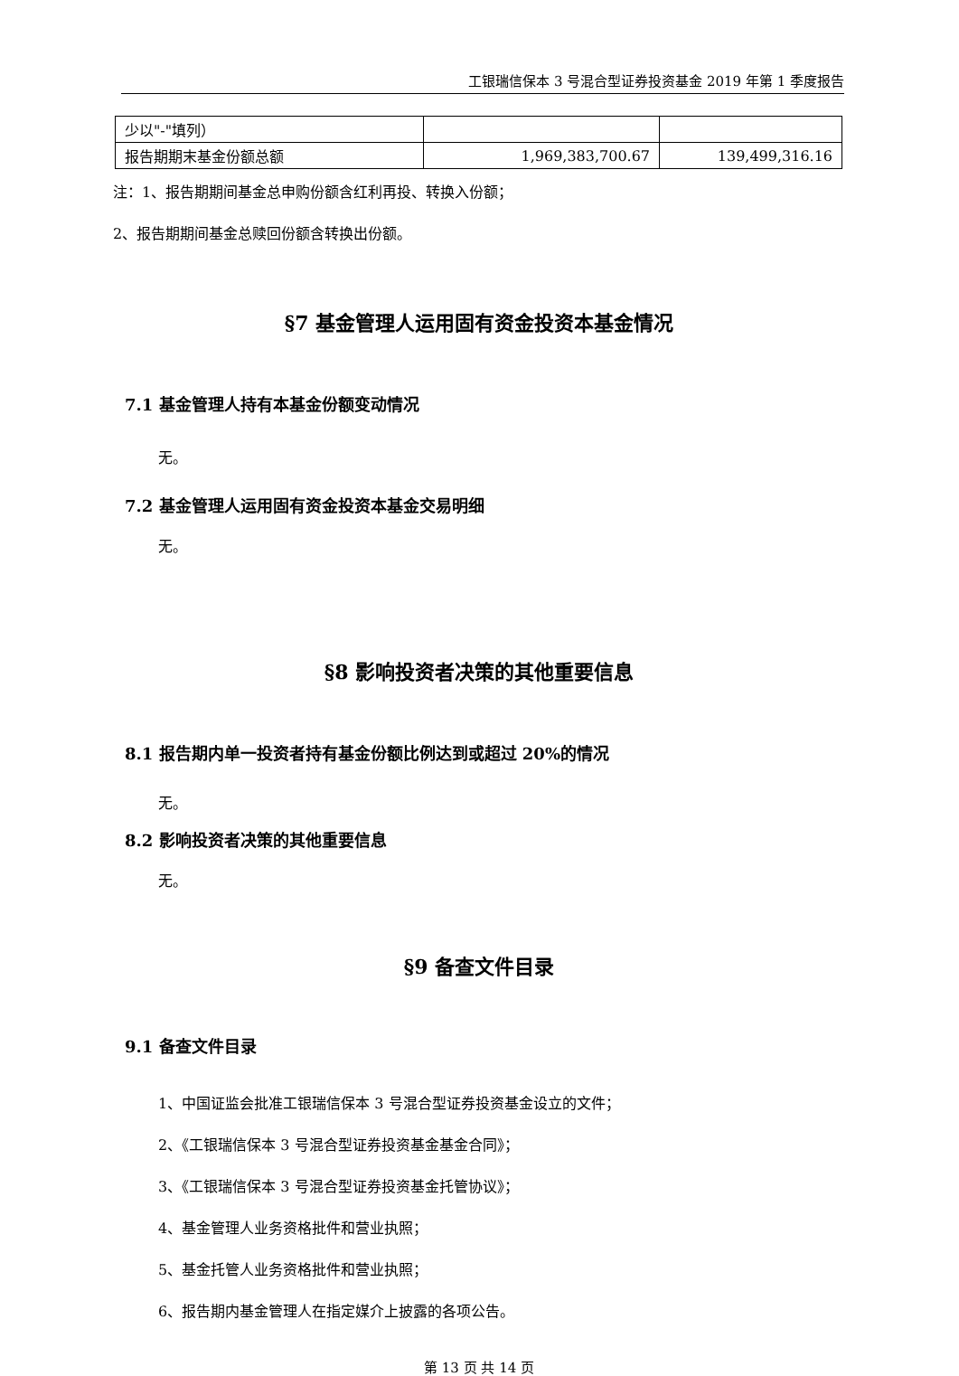工银瑞信保本 3 号混合型证券投资基金 2019 年第 1 季度报告
| 少以"-"填列） | | |
| 报告期期末基金份额总额 | 1,969,383,700.67 | 139,499,316.16 |
注：1、报告期期间基金总申购份额含红利再投、转换入份额；
2、报告期期间基金总赎回份额含转换出份额。
§7 基金管理人运用固有资金投资本基金情况
7.1 基金管理人持有本基金份额变动情况
无。
7.2 基金管理人运用固有资金投资本基金交易明细
无。
§8 影响投资者决策的其他重要信息
8.1 报告期内单一投资者持有基金份额比例达到或超过 20%的情况
无。
8.2 影响投资者决策的其他重要信息
无。
§9 备查文件目录
9.1 备查文件目录
1、中国证监会批准工银瑞信保本 3 号混合型证券投资基金设立的文件；
2、《工银瑞信保本 3 号混合型证券投资基金基金合同》；
3、《工银瑞信保本 3 号混合型证券投资基金托管协议》；
4、基金管理人业务资格批件和营业执照；
5、基金托管人业务资格批件和营业执照；
6、报告期内基金管理人在指定媒介上披露的各项公告。
第 13 页 共 14 页